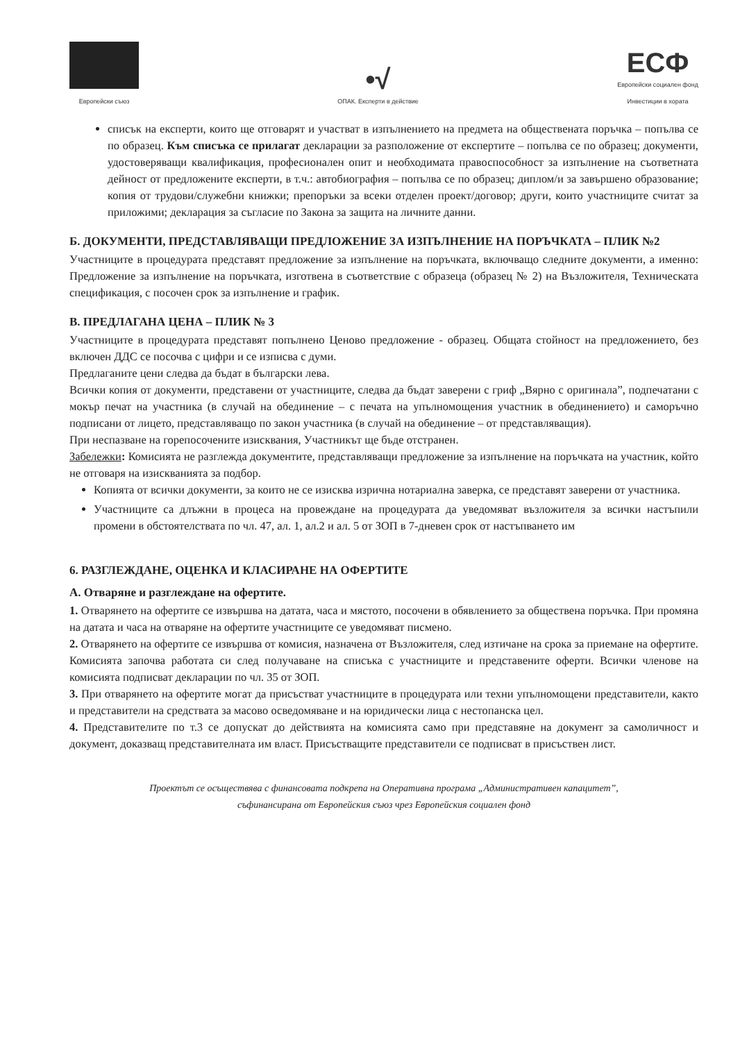Европейски съюз
•√
ОПАК. Експерти в действие
ЕСФ
Европейски социален фонд
Инвестиции в хората
списък на експерти, които ще отговарят и участват в изпълнението на предмета на обществената поръчка – попълва се по образец. Към списъка се прилагат декларации за разположение от експертите – попълва се по образец; документи, удостоверяващи квалификация, професионален опит и необходимата правоспособност за изпълнение на съответната дейност от предложените експерти, в т.ч.: автобиография – попълва се по образец; диплом/и за завършено образование; копия от трудови/служебни книжки; препоръки за всеки отделен проект/договор; други, които участниците считат за приложими; декларация за съгласие по Закона за защита на личните данни.
Б. ДОКУМЕНТИ, ПРЕДСТАВЛЯВАЩИ ПРЕДЛОЖЕНИЕ ЗА ИЗПЪЛНЕНИЕ НА ПОРЪЧКАТА – ПЛИК №2
Участниците в процедурата представят предложение за изпълнение на поръчката, включващо следните документи, а именно: Предложение за изпълнение на поръчката, изготвена в съответствие с образеца (образец № 2) на Възложителя, Техническата спецификация, с посочен срок за изпълнение и график.
В. ПРЕДЛАГАНА ЦЕНА – ПЛИК № 3
Участниците в процедурата представят попълнено Ценово предложение - образец. Общата стойност на предложението, без включен ДДС се посочва с цифри и се изписва с думи.
Предлаганите цени следва да бъдат в български лева.
Всички копия от документи, представени от участниците, следва да бъдат заверени с гриф „Вярно с оригинала”, подпечатани с мокър печат на участника (в случай на обединение – с печата на упълномощения участник в обединението) и саморъчно подписани от лицето, представляващо по закон участника (в случай на обединение – от представляващия).
При неспазване на горепосочените изисквания, Участникът ще бъде отстранен.
Забележки: Комисията не разглежда документите, представляващи предложение за изпълнение на поръчката на участник, който не отговаря на изискванията за подбор.
Копията от всички документи, за които не се изисква изрична нотариална заверка, се представят заверени от участника.
Участниците са длъжни в процеса на провеждане на процедурата да уведомяват възложителя за всички настъпили промени в обстоятелствата по чл. 47, ал. 1, ал.2 и ал. 5 от ЗОП в 7-дневен срок от настъпването им
6. РАЗГЛЕЖДАНЕ, ОЦЕНКА И КЛАСИРАНЕ НА ОФЕРТИТЕ
А. Отваряне и разглеждане на офертите.
1. Отварянето на офертите се извършва на датата, часа и мястото, посочени в обявлението за обществена поръчка. При промяна на датата и часа на отваряне на офертите участниците се уведомяват писмено.
2. Отварянето на офертите се извършва от комисия, назначена от Възложителя, след изтичане на срока за приемане на офертите. Комисията започва работата си след получаване на списъка с участниците и представените оферти. Всички членове на комисията подписват декларации по чл. 35 от ЗОП.
3. При отварянето на офертите могат да присъстват участниците в процедурата или техни упълномощени представители, както и представители на средствата за масово осведомяване и на юридически лица с нестопанска цел.
4. Представителите по т.3 се допускат до действията на комисията само при представяне на документ за самоличност и документ, доказващ представителната им власт. Присъстващите представители се подписват в присъствен лист.
Проектът се осъществява с финансовата подкрепа на Оперативна програма „Административен капацитет”,
съфинансирана от Европейския съюз чрез Европейския социален фонд